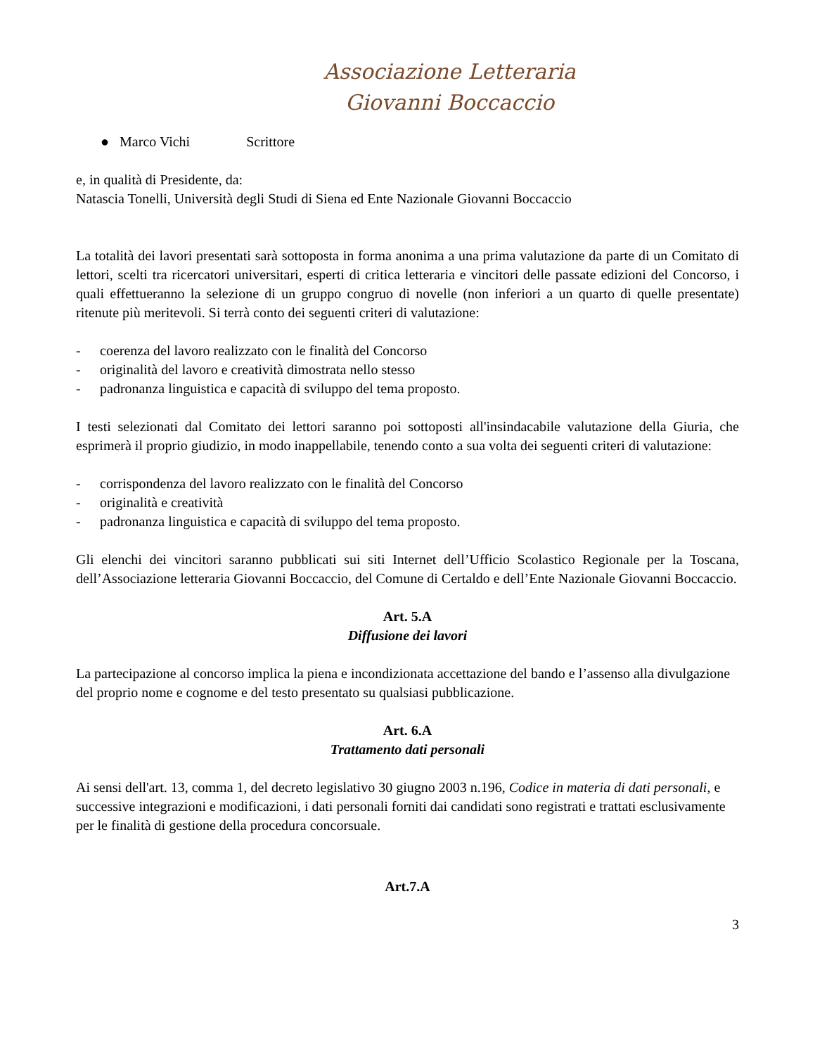Associazione Letteraria
Giovanni Boccaccio
● Marco Vichi Scrittore
e, in qualità di Presidente, da:
Natascia Tonelli, Università degli Studi di Siena ed Ente Nazionale Giovanni Boccaccio
La totalità dei lavori presentati sarà sottoposta in forma anonima a una prima valutazione da parte di un Comitato di lettori, scelti tra ricercatori universitari, esperti di critica letteraria e vincitori delle passate edizioni del Concorso, i quali effettueranno la selezione di un gruppo congruo di novelle (non inferiori a un quarto di quelle presentate) ritenute più meritevoli. Si terrà conto dei seguenti criteri di valutazione:
- coerenza del lavoro realizzato con le finalità del Concorso
- originalità del lavoro e creatività dimostrata nello stesso
- padronanza linguistica e capacità di sviluppo del tema proposto.
I testi selezionati dal Comitato dei lettori saranno poi sottoposti all'insindacabile valutazione della Giuria, che esprimerà il proprio giudizio, in modo inappellabile, tenendo conto a sua volta dei seguenti criteri di valutazione:
- corrispondenza del lavoro realizzato con le finalità del Concorso
- originalità e creatività
- padronanza linguistica e capacità di sviluppo del tema proposto.
Gli elenchi dei vincitori saranno pubblicati sui siti Internet dell’Ufficio Scolastico Regionale per la Toscana, dell’Associazione letteraria Giovanni Boccaccio, del Comune di Certaldo e dell’Ente Nazionale Giovanni Boccaccio.
Art. 5.A
Diffusione dei lavori
La partecipazione al concorso implica la piena e incondizionata accettazione del bando e l’assenso alla divulgazione del proprio nome e cognome e del testo presentato su qualsiasi pubblicazione.
Art. 6.A
Trattamento dati personali
Ai sensi dell'art. 13, comma 1, del decreto legislativo 30 giugno 2003 n.196, Codice in materia di dati personali, e successive integrazioni e modificazioni, i dati personali forniti dai candidati sono registrati e trattati esclusivamente per le finalità di gestione della procedura concorsuale.
Art.7.A
3